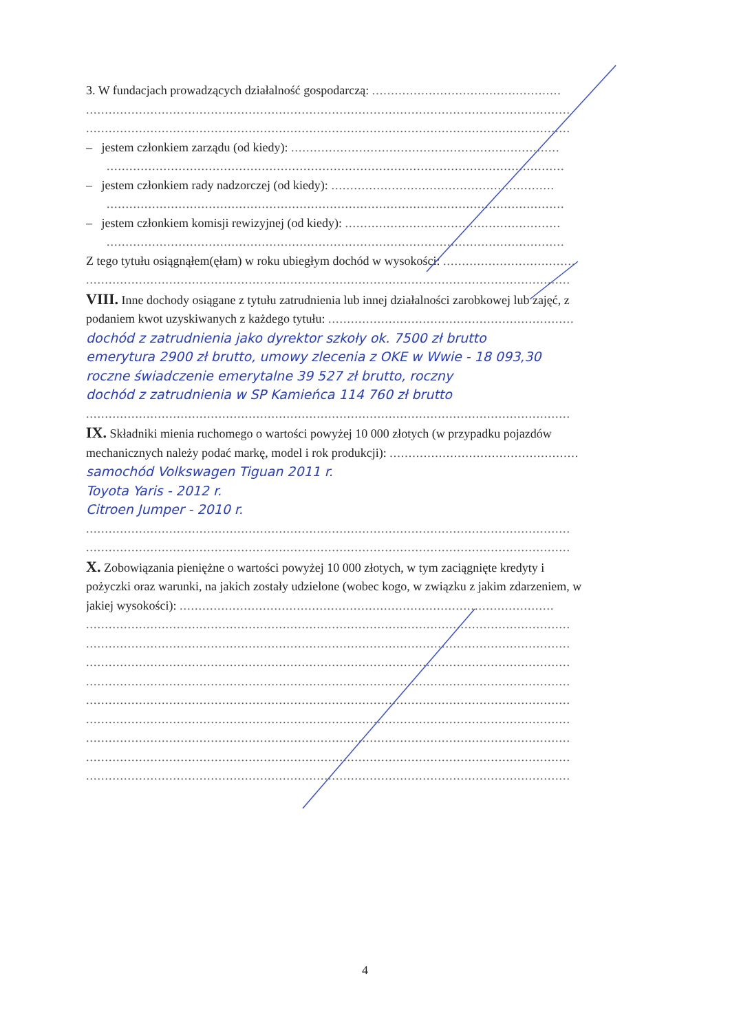3. W fundacjach prowadzących działalność gospodarczą: ..................................................
................................................................................................................................
................................................................................................................................
– jestem członkiem zarządu (od kiedy): .......................................................................
.........................................................................................................................
– jestem członkiem rady nadzorczej (od kiedy): ...........................................................
.........................................................................................................................
– jestem członkiem komisji rewizyjnej (od kiedy): .........................................................
.........................................................................................................................
Z tego tytułu osiągnąłem(ęłam) w roku ubiegłym dochód w wysokości: ...................................
................................................................................................................................
VIII. Inne dochody osiągane z tytułu zatrudnienia lub innej działalności zarobkowej lub zajęć, z
podaniem kwot uzyskiwanych z każdego tytułu: .................................................................
dochód z zatrudnienia jako dyrektor szkoły ok. 7500 zł brutto
emerytura 2900 zł brutto, umowy zlecenia z OKE w Wwie - 18 093,30
roczne świadczenie emerytalne 39 527 zł brutto, roczny
dochód z zatrudnienia w SP Kamieńca 114 760 zł brutto
................................................................................................................................
IX. Składniki mienia ruchomego o wartości powyżej 10 000 złotych (w przypadku pojazdów
mechanicznych należy podać markę, model i rok produkcji): ..................................................
samochód Volkswagen Tiguan 2011 r.
Toyota Yaris - 2012 r.
Citroen Jumper - 2010 r.
................................................................................................................................
................................................................................................................................
X. Zobowiązania pieniężne o wartości powyżej 10 000 złotych, w tym zaciągnięte kredyty i
pożyczki oraz warunki, na jakich zostały udzielone (wobec kogo, w związku z jakim zdarzeniem, w
jakiej wysokości): ...................................................................................................
................................................................................................................................
................................................................................................................................
................................................................................................................................
................................................................................................................................
................................................................................................................................
................................................................................................................................
................................................................................................................................
................................................................................................................................
................................................................................................................................
4